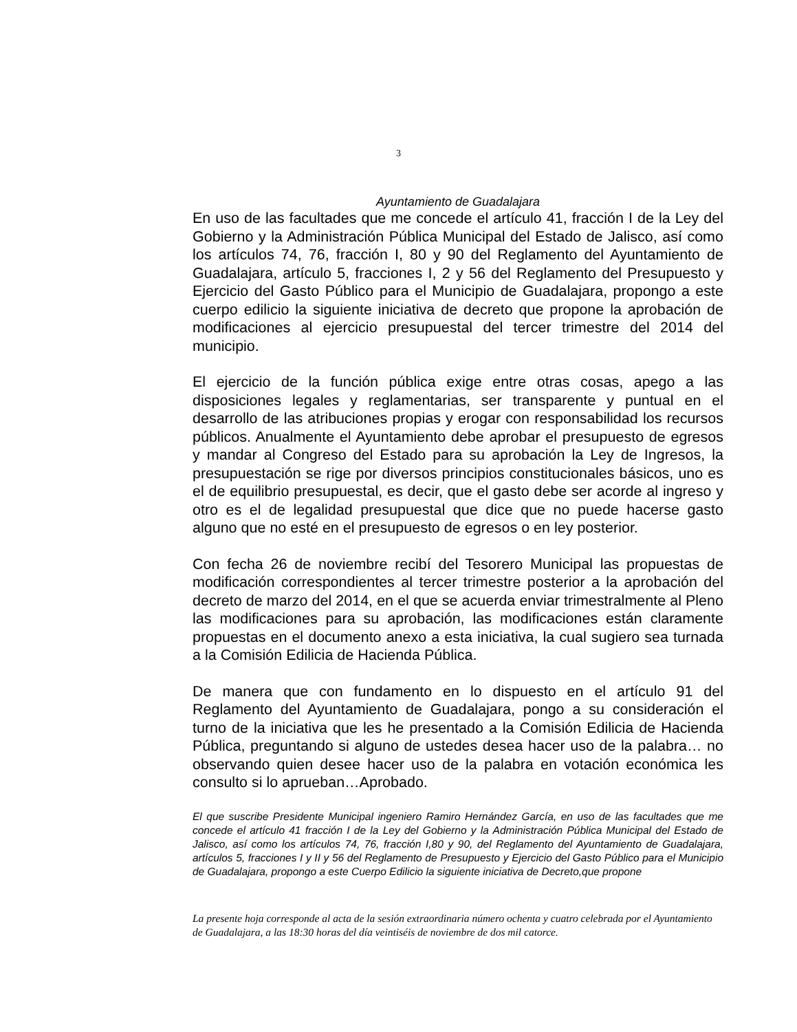3
Ayuntamiento de Guadalajara
En uso de las facultades que me concede el artículo 41, fracción I de la Ley del Gobierno y la Administración Pública Municipal del Estado de Jalisco, así como los artículos 74, 76, fracción I, 80 y 90 del Reglamento del Ayuntamiento de Guadalajara, artículo 5, fracciones I, 2 y 56 del Reglamento del Presupuesto y Ejercicio del Gasto Público para el Municipio de Guadalajara, propongo a este cuerpo edilicio la siguiente iniciativa de decreto que propone la aprobación de modificaciones al ejercicio presupuestal del tercer trimestre del 2014 del municipio.
El ejercicio de la función pública exige entre otras cosas, apego a las disposiciones legales y reglamentarias, ser transparente y puntual en el desarrollo de las atribuciones propias y erogar con responsabilidad los recursos públicos. Anualmente el Ayuntamiento debe aprobar el presupuesto de egresos y mandar al Congreso del Estado para su aprobación la Ley de Ingresos, la presupuestación se rige por diversos principios constitucionales básicos, uno es el de equilibrio presupuestal, es decir, que el gasto debe ser acorde al ingreso y otro es el de legalidad presupuestal que dice que no puede hacerse gasto alguno que no esté en el presupuesto de egresos o en ley posterior.
Con fecha 26 de noviembre recibí del Tesorero Municipal las propuestas de modificación correspondientes al tercer trimestre posterior a la aprobación del decreto de marzo del 2014, en el que se acuerda enviar trimestralmente al Pleno las modificaciones para su aprobación, las modificaciones están claramente propuestas en el documento anexo a esta iniciativa, la cual sugiero sea turnada a la Comisión Edilicia de Hacienda Pública.
De manera que con fundamento en lo dispuesto en el artículo 91 del Reglamento del Ayuntamiento de Guadalajara, pongo a su consideración el turno de la iniciativa que les he presentado a la Comisión Edilicia de Hacienda Pública, preguntando si alguno de ustedes desea hacer uso de la palabra… no observando quien desee hacer uso de la palabra en votación económica les consulto si lo aprueban…Aprobado.
El que suscribe Presidente Municipal ingeniero Ramiro Hernández García, en uso de las facultades que me concede el artículo 41 fracción I de la Ley del Gobierno y la Administración Pública Municipal del Estado de Jalisco, así como los artículos 74, 76, fracción I,80 y 90, del Reglamento del Ayuntamiento de Guadalajara, artículos 5, fracciones I y II y 56 del Reglamento de Presupuesto y Ejercicio del Gasto Público para el Municipio de Guadalajara, propongo a este Cuerpo Edilicio la siguiente iniciativa de Decreto,que propone
La presente hoja corresponde al acta de la sesión extraordinaria número ochenta y cuatro celebrada por el Ayuntamiento de Guadalajara, a las 18:30 horas del día veintiséis de noviembre de dos mil catorce.